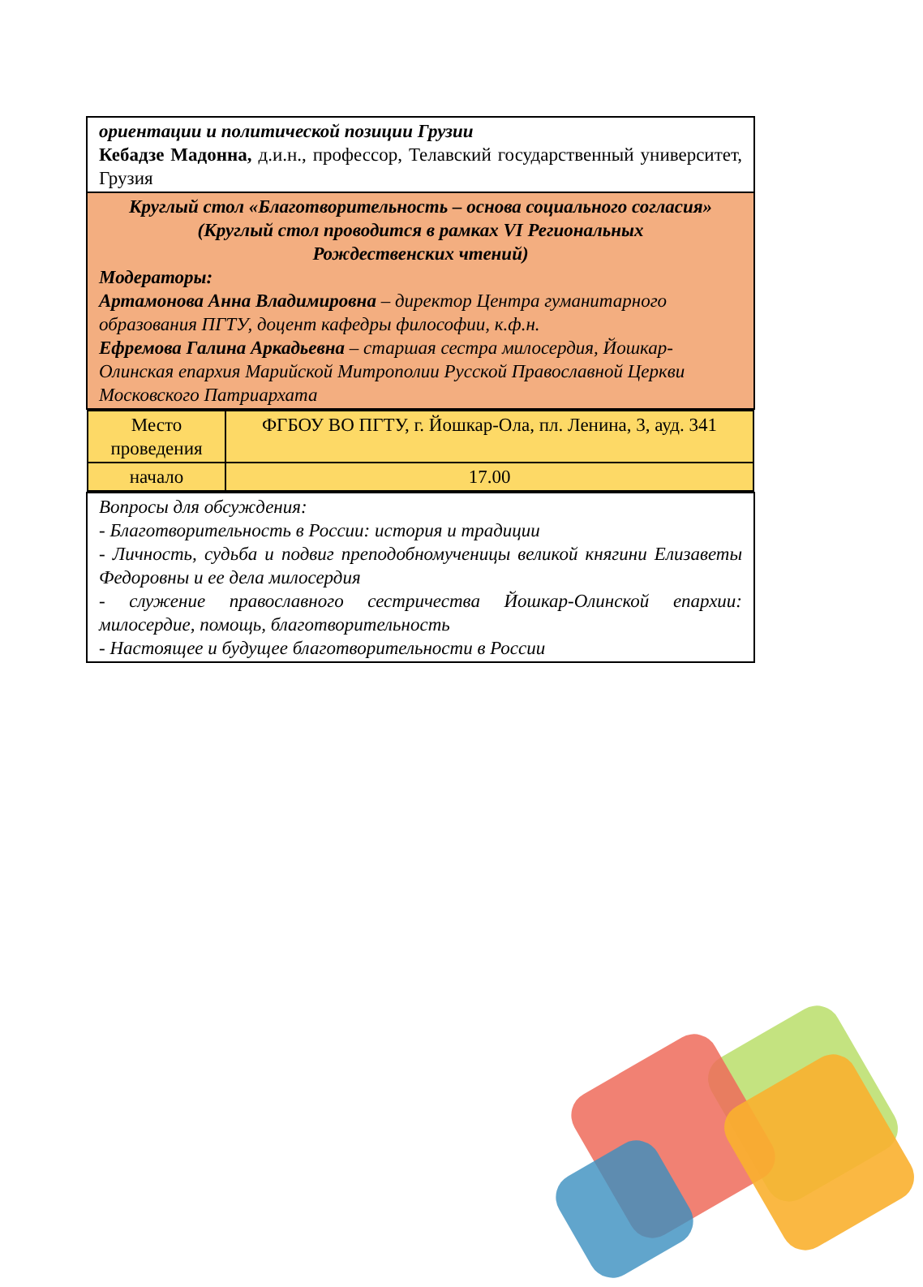| ориентации и политической позиции Грузии Кебадзе Мадонна, д.и.н., профессор, Телавский государственный университет, Грузия |
| Круглый стол «Благотворительность – основа социального согласия» (Круглый стол проводится в рамках VI Региональных Рождественских чтений) Модераторы: Артамонова Анна Владимировна – директор Центра гуманитарного образования ПГТУ, доцент кафедры философии, к.ф.н. Ефремова Галина Аркадьевна – старшая сестра милосердия, Йошкар-Олинская епархия Марийской Митрополии Русской Православной Церкви Московского Патриархата |
| / Место проведения / ФГБОУ ВО ПГТУ, г. Йошкар-Ола, пл. Ленина, 3, ауд. 341 / / начало / 17.00 / |
| Вопросы для обсуждения: - Благотворительность в России: история и традиции - Личность, судьба и подвиг преподобномученицы великой княгини Елизаветы Федоровны и ее дела милосердия - служение православного сестричества Йошкар-Олинской епархии: милосердие, помощь, благотворительность - Настоящее и будущее благотворительности в России |